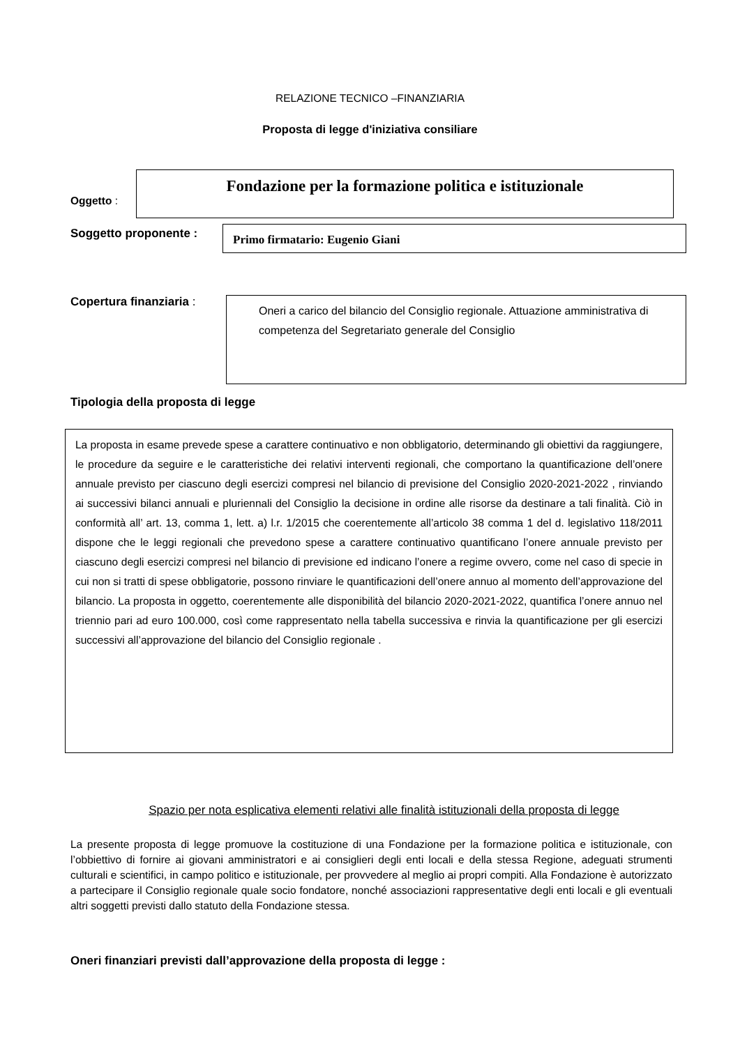RELAZIONE TECNICO –FINANZIARIA
Proposta di legge d'iniziativa consiliare
Oggetto :
Fondazione per la formazione politica e istituzionale
Soggetto proponente :
Primo firmatario: Eugenio Giani
Copertura finanziaria :
Oneri a carico del bilancio del Consiglio regionale. Attuazione amministrativa di competenza del Segretariato generale del Consiglio
Tipologia della proposta di legge
La proposta in esame prevede spese a carattere continuativo e non obbligatorio, determinando gli obiettivi da raggiungere, le procedure da seguire e le caratteristiche dei relativi interventi regionali, che comportano la quantificazione dell’onere annuale previsto per ciascuno degli esercizi compresi nel bilancio di previsione del Consiglio 2020-2021-2022 , rinviando ai successivi bilanci annuali e pluriennali del Consiglio la decisione in ordine alle risorse da destinare a tali finalità. Ciò in conformità all’ art. 13, comma 1, lett. a) l.r. 1/2015 che coerentemente all’articolo 38 comma 1 del d. legislativo 118/2011 dispone che le leggi regionali che prevedono spese a carattere continuativo quantificano l’onere annuale previsto per ciascuno degli esercizi compresi nel bilancio di previsione ed indicano l’onere a regime ovvero, come nel caso di specie in cui non si tratti di spese obbligatorie, possono rinviare le quantificazioni dell’onere annuo al momento dell’approvazione del bilancio. La proposta in oggetto, coerentemente alle disponibilità del bilancio 2020-2021-2022, quantifica l’onere annuo nel triennio pari ad euro 100.000, così come rappresentato nella tabella successiva e rinvia la quantificazione per gli esercizi successivi all’approvazione del bilancio del Consiglio regionale .
Spazio per nota esplicativa elementi relativi alle finalità istituzionali della proposta di legge
La presente proposta di legge promuove la costituzione di una Fondazione per la formazione politica e istituzionale, con l’obbiettivo di fornire ai giovani amministratori e ai consiglieri degli enti locali e della stessa Regione, adeguati strumenti culturali e scientifici, in campo politico e istituzionale, per provvedere al meglio ai propri compiti. Alla Fondazione è autorizzato a partecipare il Consiglio regionale quale socio fondatore, nonché associazioni rappresentative degli enti locali e gli eventuali altri soggetti previsti dallo statuto della Fondazione stessa.
Oneri finanziari previsti dall’approvazione della proposta di legge :